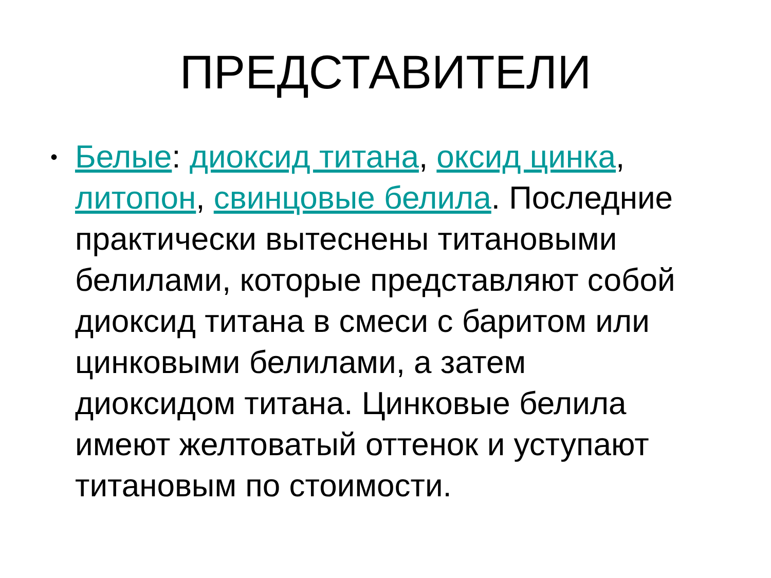ПРЕДСТАВИТЕЛИ
• Белые: диоксид титана, оксид цинка, литопон, свинцовые белила. Последние практически вытеснены титановыми белилами, которые представляют собой диоксид титана в смеси с баритом или цинковыми белилами, а затем диоксидом титана. Цинковые белила имеют желтоватый оттенок и уступают титановым по стоимости.